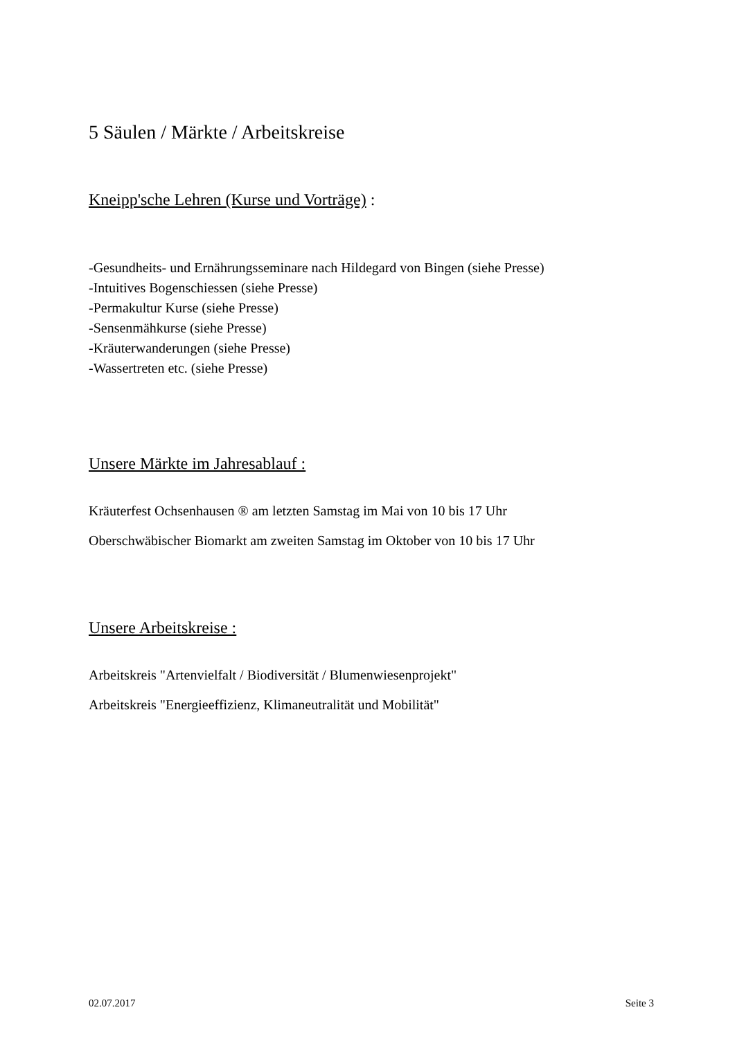5 Säulen / Märkte / Arbeitskreise
Kneipp'sche Lehren (Kurse und Vorträge) :
-Gesundheits- und Ernährungsseminare nach Hildegard von Bingen (siehe Presse)
-Intuitives Bogenschiessen (siehe Presse)
-Permakultur Kurse (siehe Presse)
-Sensenmähkurse (siehe Presse)
-Kräuterwanderungen (siehe Presse)
-Wassertreten etc. (siehe Presse)
Unsere Märkte im Jahresablauf :
Kräuterfest Ochsenhausen ® am letzten Samstag im Mai von 10 bis 17 Uhr
Oberschwäbischer Biomarkt am zweiten Samstag im Oktober von 10 bis 17 Uhr
Unsere Arbeitskreise :
Arbeitskreis "Artenvielfalt / Biodiversität / Blumenwiesenprojekt"
Arbeitskreis "Energieeffizienz, Klimaneutralität und Mobilität"
02.07.2017 Seite 3